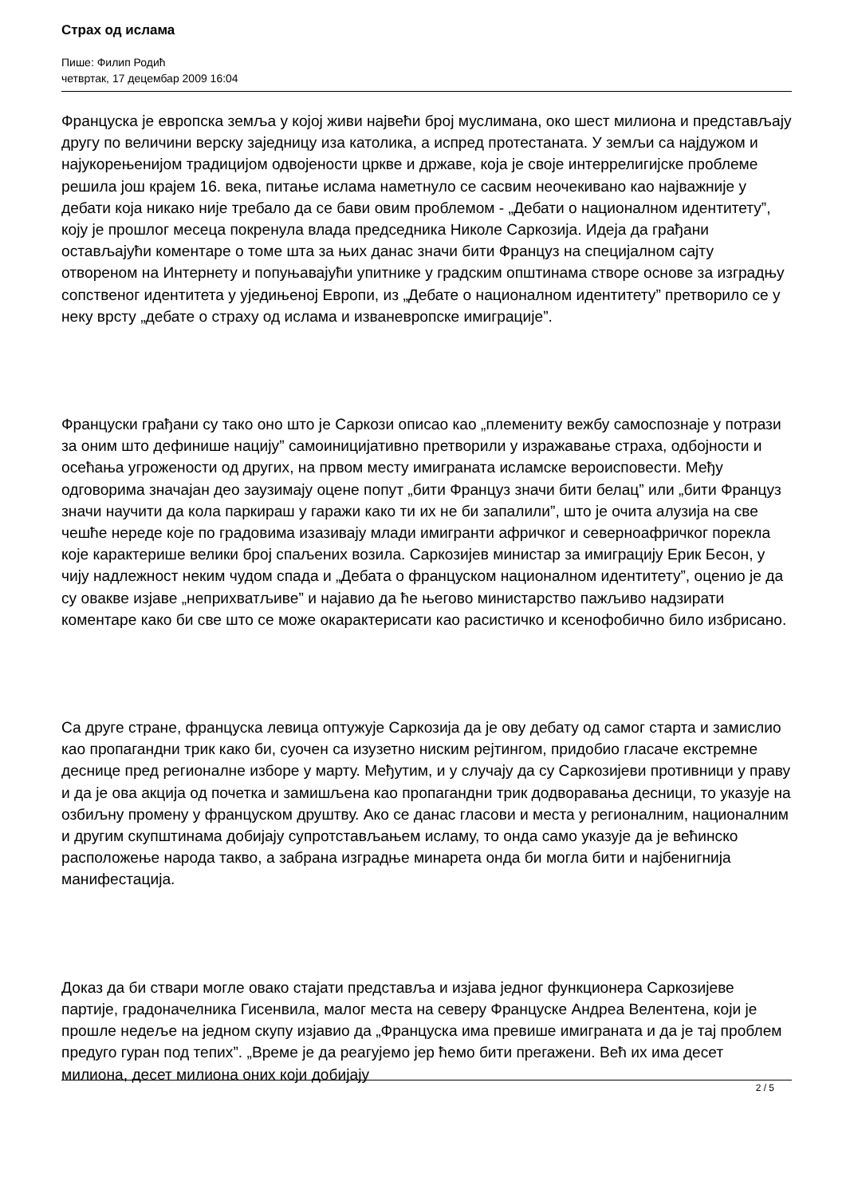Страх од ислама
Пише: Филип Родић
четвртак, 17 децембар 2009 16:04
Француска је европска земља у којој живи највећи број муслимана, око шест милиона и представљају другу по величини верску заједницу иза католика, а испред протестаната. У земљи са најдужом и најукорењенијом традицијом одвојености цркве и државе, која је своје интеррелигијске проблеме решила још крајем 16. века, питање ислама наметнуло се сасвим неочекивано као најважније у дебати која никако није требало да се бави овим проблемом - „Дебати о националном идентитету”, коју је прошлог месеца покренула влада председника Николе Саркозија. Идеја да грађани остављајући коментаре о томе шта за њих данас значи бити Француз на специјалном сајту отвореном на Интернету и попуњавајући упитнике у градским општинама створе основе за изградњу сопственог идентитета у уједињеној Европи, из „Дебате о националном идентитету” претворило се у неку врсту „дебате о страху од ислама и изваневропске имиграције”.
Француски грађани су тако оно што је Саркози описао као „племениту вежбу самоспознаје у потрази за оним што дефинише нацију” самоиницијативно претворили у изражавање страха, одбојности и осећања угрожености од других, на првом месту имиграната исламске вероисповести. Међу одговорима значајан део заузимају оцене попут „бити Француз значи бити белац” или „бити Француз значи научити да кола паркираш у гаражи како ти их не би запалили”, што је очита алузија на све чешће нереде које по градовима изазивају млади имигранти афричког и северноафричког порекла које карактерише велики број спаљених возила. Саркозијев министар за имиграцију Ерик Бесон, у чију надлежност неким чудом спада и „Дебата о француском националном идентитету”, оценио је да су овакве изјаве „неприхватљиве” и најавио да ће његово министарство пажљиво надзирати коментаре како би све што се може окарактерисати као расистичко и ксенофобично било избрисано.
Са друге стране, француска левица оптужује Саркозија да је ову дебату од самог старта и замислио као пропагандни трик како би, суочен са изузетно ниским рејтингом, придобио гласаче екстремне деснице пред регионалне изборе у марту. Међутим, и у случају да су Саркозијеви противници у праву и да је ова акција од почетка и замишљена као пропагандни трик додворавања десници, то указује на озбиљну промену у француском друштву. Ако се данас гласови и места у регионалним, националним и другим скупштинама добијају супротстављањем исламу, то онда само указује да је већинско расположење народа такво, а забрана изградње минарета онда би могла бити и најбенигнија манифестација.
Доказ да би ствари могле овако стајати представља и изјава једног функционера Саркозијеве партије, градоначелника Гисенвила, малог места на северу Француске Андреа Велентена, који је прошле недеље на једном скупу изјавио да „Француска има превише имиграната и да је тај проблем предуго гуран под тепих”. „Време је да реагујемо јер ћемо бити прегажени. Већ их има десет милиона, десет милиона оних који добијају
2 / 5